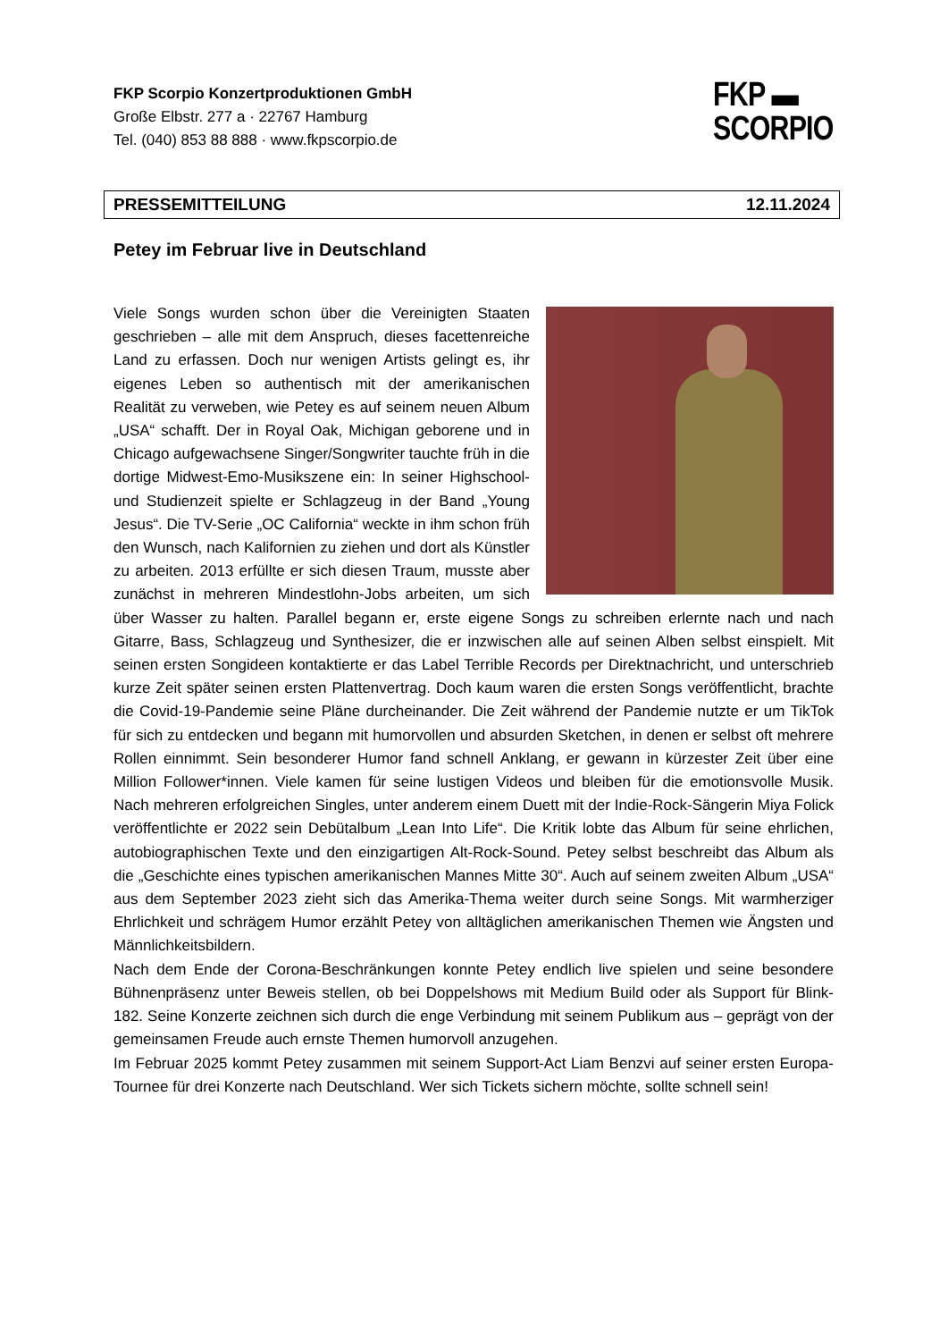FKP Scorpio Konzertproduktionen GmbH
Große Elbstr. 277 a · 22767 Hamburg
Tel. (040) 853 88 888 · www.fkpscorpio.de
FKP ▬
SCORPIO
PRESSEMITTEILUNG 12.11.2024
Petey im Februar live in Deutschland
Viele Songs wurden schon über die Vereinigten Staaten geschrieben – alle mit dem Anspruch, dieses facettenreiche Land zu erfassen. Doch nur wenigen Artists gelingt es, ihr eigenes Leben so authentisch mit der amerikanischen Realität zu verweben, wie Petey es auf seinem neuen Album „USA“ schafft. Der in Royal Oak, Michigan geborene und in Chicago aufgewachsene Singer/Songwriter tauchte früh in die dortige Midwest-Emo-Musikszene ein: In seiner Highschool- und Studienzeit spielte er Schlagzeug in der Band „Young Jesus“. Die TV-Serie „OC California“ weckte in ihm schon früh den Wunsch, nach Kalifornien zu ziehen und dort als Künstler zu arbeiten. 2013 erfüllte er sich diesen Traum, musste aber zunächst in mehreren Mindestlohn-Jobs arbeiten, um sich über Wasser zu halten. Parallel begann er, erste eigene Songs zu schreiben erlernte nach und nach Gitarre, Bass, Schlagzeug und Synthesizer, die er inzwischen alle auf seinen Alben selbst einspielt. Mit seinen ersten Songideen kontaktierte er das Label Terrible Records per Direktnachricht, und unterschrieb kurze Zeit später seinen ersten Plattenvertrag. Doch kaum waren die ersten Songs veröffentlicht, brachte die Covid-19-Pandemie seine Pläne durcheinander. Die Zeit während der Pandemie nutzte er um TikTok für sich zu entdecken und begann mit humorvollen und absurden Sketchen, in denen er selbst oft mehrere Rollen einnimmt. Sein besonderer Humor fand schnell Anklang, er gewann in kürzester Zeit über eine Million Follower*innen. Viele kamen für seine lustigen Videos und bleiben für die emotionsvolle Musik. Nach mehreren erfolgreichen Singles, unter anderem einem Duett mit der Indie-Rock-Sängerin Miya Folick veröffentlichte er 2022 sein Debütalbum „Lean Into Life“. Die Kritik lobte das Album für seine ehrlichen, autobiographischen Texte und den einzigartigen Alt-Rock-Sound. Petey selbst beschreibt das Album als die „Geschichte eines typischen amerikanischen Mannes Mitte 30“. Auch auf seinem zweiten Album „USA“ aus dem September 2023 zieht sich das Amerika-Thema weiter durch seine Songs. Mit warmherziger Ehrlichkeit und schrägem Humor erzählt Petey von alltäglichen amerikanischen Themen wie Ängsten und Männlichkeitsbildern.
Nach dem Ende der Corona-Beschränkungen konnte Petey endlich live spielen und seine besondere Bühnenpräsenz unter Beweis stellen, ob bei Doppelshows mit Medium Build oder als Support für Blink-182. Seine Konzerte zeichnen sich durch die enge Verbindung mit seinem Publikum aus – geprägt von der gemeinsamen Freude auch ernste Themen humorvoll anzugehen.
Im Februar 2025 kommt Petey zusammen mit seinem Support-Act Liam Benzvi auf seiner ersten Europa-Tournee für drei Konzerte nach Deutschland. Wer sich Tickets sichern möchte, sollte schnell sein!